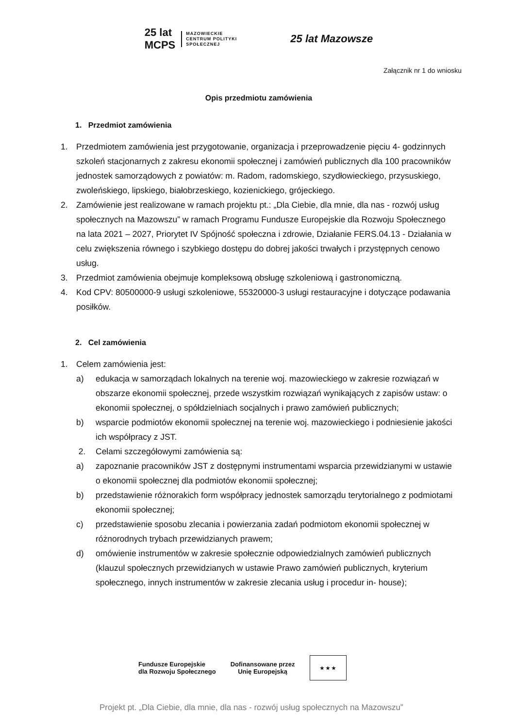25 lat
MCPS
MAZOWIECKIE
CENTRUM POLITYKI
SPOŁECZNEJ
25 lat Mazowsze
Załącznik nr 1 do wniosku
Opis przedmiotu zamówienia
1. Przedmiot zamówienia
1. Przedmiotem zamówienia jest przygotowanie, organizacja i przeprowadzenie pięciu 4- godzinnych szkoleń stacjonarnych z zakresu ekonomii społecznej i zamówień publicznych dla 100 pracowników jednostek samorządowych z powiatów: m. Radom, radomskiego, szydłowieckiego, przysuskiego, zwoleńskiego, lipskiego, białobrzeskiego, kozienickiego, grójeckiego.
2. Zamówienie jest realizowane w ramach projektu pt.: „Dla Ciebie, dla mnie, dla nas - rozwój usług społecznych na Mazowszu” w ramach Programu Fundusze Europejskie dla Rozwoju Społecznego na lata 2021 – 2027, Priorytet IV Spójność społeczna i zdrowie, Działanie FERS.04.13 - Działania w celu zwiększenia równego i szybkiego dostępu do dobrej jakości trwałych i przystępnych cenowo usług.
3. Przedmiot zamówienia obejmuje kompleksową obsługę szkoleniową i gastronomiczną.
4. Kod CPV: 80500000-9 usługi szkoleniowe, 55320000-3 usługi restauracyjne i dotyczące podawania posiłków.
2. Cel zamówienia
1. Celem zamówienia jest:
a) edukacja w samorządach lokalnych na terenie woj. mazowieckiego w zakresie rozwiązań w obszarze ekonomii społecznej, przede wszystkim rozwiązań wynikających z zapisów ustaw: o ekonomii społecznej, o spółdzielniach socjalnych i prawo zamówień publicznych;
b) wsparcie podmiotów ekonomii społecznej na terenie woj. mazowieckiego i podniesienie jakości ich współpracy z JST.
2. Celami szczegółowymi zamówienia są:
a) zapoznanie pracowników JST z dostępnymi instrumentami wsparcia przewidzianymi w ustawie o ekonomii społecznej dla podmiotów ekonomii społecznej;
b) przedstawienie różnorakich form współpracy jednostek samorządu terytorialnego z podmiotami ekonomii społecznej;
c) przedstawienie sposobu zlecania i powierzania zadań podmiotom ekonomii społecznej w różnorodnych trybach przewidzianych prawem;
d) omówienie instrumentów w zakresie społecznie odpowiedzialnych zamówień publicznych (klauzul społecznych przewidzianych w ustawie Prawo zamówień publicznych, kryterium społecznego, innych instrumentów w zakresie zlecania usług i procedur in- house);
Fundusze Europejskie
dla Rozwoju Społecznego
Dofinansowane przez
Unię Europejską
★ ★ ★
Projekt pt. „Dla Ciebie, dla mnie, dla nas - rozwój usług społecznych na Mazowszu”